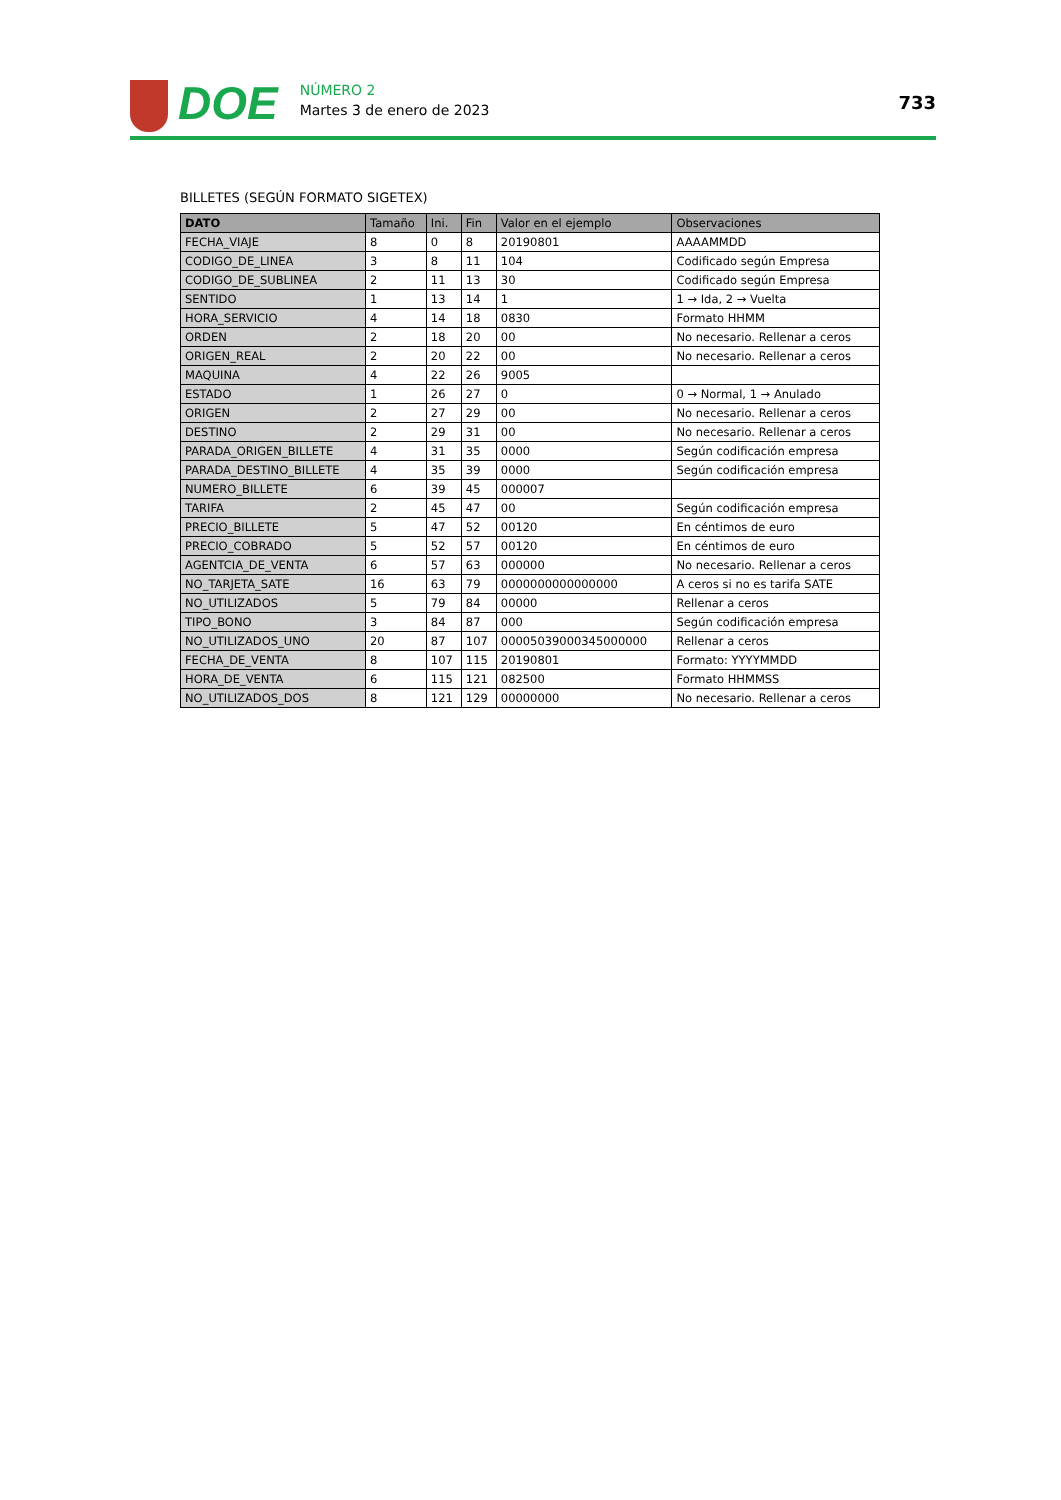DOE
NÚMERO 2
Martes 3 de enero de 2023
733
BILLETES (SEGÚN FORMATO SIGETEX)
| DATO | Tamaño | Ini. | Fin | Valor en el ejemplo | Observaciones |
| --- | --- | --- | --- | --- | --- |
| FECHA_VIAJE | 8 | 0 | 8 | 20190801 | AAAAMMDD |
| CODIGO_DE_LINEA | 3 | 8 | 11 | 104 | Codificado según Empresa |
| CODIGO_DE_SUBLINEA | 2 | 11 | 13 | 30 | Codificado según Empresa |
| SENTIDO | 1 | 13 | 14 | 1 | 1 → Ida, 2 → Vuelta |
| HORA_SERVICIO | 4 | 14 | 18 | 0830 | Formato HHMM |
| ORDEN | 2 | 18 | 20 | 00 | No necesario. Rellenar a ceros |
| ORIGEN_REAL | 2 | 20 | 22 | 00 | No necesario. Rellenar a ceros |
| MAQUINA | 4 | 22 | 26 | 9005 | |
| ESTADO | 1 | 26 | 27 | 0 | 0 → Normal, 1 → Anulado |
| ORIGEN | 2 | 27 | 29 | 00 | No necesario. Rellenar a ceros |
| DESTINO | 2 | 29 | 31 | 00 | No necesario. Rellenar a ceros |
| PARADA_ORIGEN_BILLETE | 4 | 31 | 35 | 0000 | Según codificación empresa |
| PARADA_DESTINO_BILLETE | 4 | 35 | 39 | 0000 | Según codificación empresa |
| NUMERO_BILLETE | 6 | 39 | 45 | 000007 | |
| TARIFA | 2 | 45 | 47 | 00 | Según codificación empresa |
| PRECIO_BILLETE | 5 | 47 | 52 | 00120 | En céntimos de euro |
| PRECIO_COBRADO | 5 | 52 | 57 | 00120 | En céntimos de euro |
| AGENTCIA_DE_VENTA | 6 | 57 | 63 | 000000 | No necesario. Rellenar a ceros |
| NO_TARJETA_SATE | 16 | 63 | 79 | 0000000000000000 | A ceros si no es tarifa SATE |
| NO_UTILIZADOS | 5 | 79 | 84 | 00000 | Rellenar a ceros |
| TIPO_BONO | 3 | 84 | 87 | 000 | Según codificación empresa |
| NO_UTILIZADOS_UNO | 20 | 87 | 107 | 00005039000345000000 | Rellenar a ceros |
| FECHA_DE_VENTA | 8 | 107 | 115 | 20190801 | Formato: YYYYMMDD |
| HORA_DE_VENTA | 6 | 115 | 121 | 082500 | Formato HHMMSS |
| NO_UTILIZADOS_DOS | 8 | 121 | 129 | 00000000 | No necesario. Rellenar a ceros |